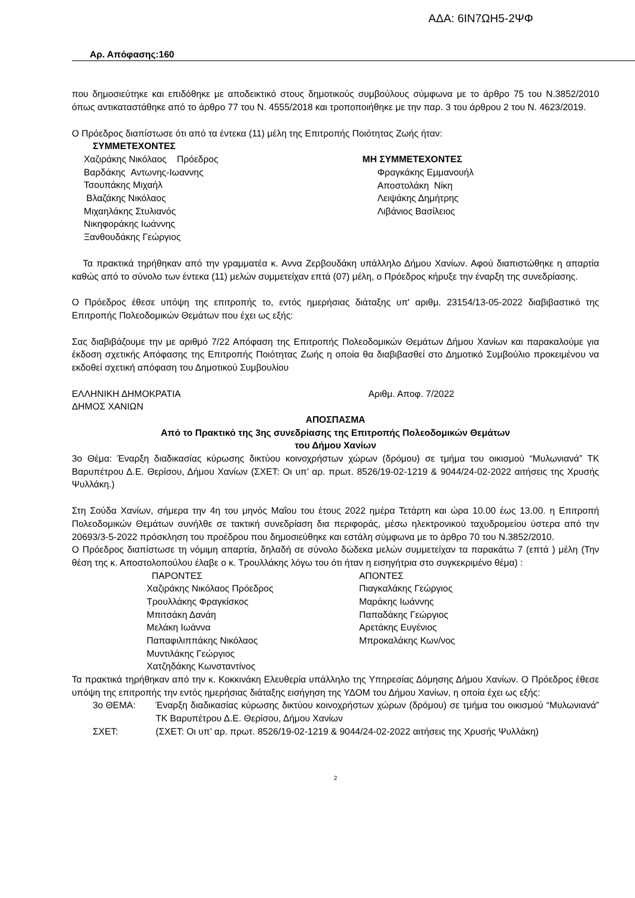ΑΔΑ: 6ΙΝ7ΩΗ5-2ΨΦ
Αρ. Απόφασης:160
που δημοσιεύτηκε και επιδόθηκε με αποδεικτικό στους δημοτικούς συμβούλους σύμφωνα με το άρθρο 75 του Ν.3852/2010 όπως αντικαταστάθηκε από το άρθρο 77 του Ν. 4555/2018 και τροποποιήθηκε με την παρ. 3 του άρθρου 2 του Ν. 4623/2019.
Ο Πρόεδρος διαπίστωσε ότι από τα έντεκα (11) μέλη της Επιτροπής Ποιότητας Ζωής ήταν:
ΣΥΜΜΕΤΕΧΟΝΤΕΣ
Χαζιράκης Νικόλαος Πρόεδρος
Βαρδάκης Αντωνης-Ιωαννης
Τσουπάκης Μιχαήλ
Βλαζάκης Νικόλαος
Μιχαηλάκης Στυλιανός
Νικηφοράκης Ιωάννης
Ξανθουδάκης Γεώργιος
ΜΗ ΣΥΜΜΕΤΕΧΟΝΤΕΣ
Φραγκάκης Εμμανουήλ
Αποστολάκη Νίκη
Λειψάκης Δημήτρης
Λιβάνιος Βασίλειος
Τα πρακτικά τηρήθηκαν από την γραμματέα κ. Αννα Ζερβουδάκη υπάλληλο Δήμου Χανίων. Αφού διαπιστώθηκε η απαρτία καθώς από το σύνολο των έντεκα (11) μελών συμμετείχαν επτά (07) μέλη, ο Πρόεδρος κήρυξε την έναρξη της συνεδρίασης.
Ο Πρόεδρος έθεσε υπόψη της επιτροπής το, εντός ημερήσιας διάταξης υπ' αριθμ. 23154/13-05-2022 διαβιβαστικό της Επιτροπής Πολεοδομικών Θεμάτων που έχει ως εξής:
Σας διαβιβάζουμε την με αριθμό 7/22 Απόφαση της Επιτροπής Πολεοδομικών Θεμάτων Δήμου Χανίων και παρακαλούμε για έκδοση σχετικής Απόφασης της Επιτροπής Ποιότητας Ζωής η οποία θα διαβιβασθεί στο Δημοτικό Συμβούλιο προκειμένου να εκδοθεί σχετική απόφαση του Δημοτικού Συμβουλίου
ΕΛΛΗΝΙΚΗ ΔΗΜΟΚΡΑΤΙΑ
ΔΗΜΟΣ ΧΑΝΙΩΝ
Αριθμ. Αποφ. 7/2022
ΑΠΟΣΠΑΣΜΑ
Από το Πρακτικό της 3ης συνεδρίασης της Επιτροπής Πολεοδομικών Θεμάτων
του Δήμου Χανίων
3ο Θέμα: Έναρξη διαδικασίας κύρωσης δικτύου κοινοχρήστων χώρων (δρόμου) σε τμήμα του οικισμού “Μυλωνιανά” ΤΚ Βαρυπέτρου Δ.Ε. Θερίσου, Δήμου Χανίων (ΣΧΕΤ: Οι υπ’ αρ. πρωτ. 8526/19-02-1219 & 9044/24-02-2022 αιτήσεις της Χρυσής Ψυλλάκη.)
Στη Σούδα Χανίων, σήμερα την 4η του μηνός Μαΐου του έτους 2022 ημέρα Τετάρτη και ώρα 10.00 έως 13.00. η Επιτροπή Πολεοδομικών Θεμάτων συνήλθε σε τακτική συνεδρίαση δια περιφοράς, μέσω ηλεκτρονικού ταχυδρομείου ύστερα από την 20693/3-5-2022 πρόσκληση του προέδρου που δημοσιεύθηκε και εστάλη σύμφωνα με το άρθρο 70 του Ν.3852/2010.
Ο Πρόεδρος διαπίστωσε τη νόμιμη απαρτία, δηλαδή σε σύνολο δώδεκα μελών συμμετείχαν τα παρακάτω 7 (επτά ) μέλη (Την θέση της κ. Αποστολοπούλου έλαβε ο κ. Τρουλλάκης λόγω του ότι ήταν η εισηγήτρια στο συγκεκριμένο θέμα) :
ΠΑΡΟΝΤΕΣ
Χαζιράκης Νικόλαος Πρόεδρος
Τρουλλάκης Φραγκίσκος
Μπιτσάκη Δανάη
Μελάκη Ιωάννα
Παπαφιλιππάκης Νικόλαος
Μυντιλάκης Γεώργιος
Χατζηδάκης Κωνσταντίνος
ΑΠΟΝΤΕΣ
Πιαγκαλάκης Γεώργιος
Μαράκης Ιωάννης
Παπαδάκης Γεώργιος
Αρετάκης Ευγένιος
Μπροκαλάκης Κων/νος
Τα πρακτικά τηρήθηκαν από την κ. Κοκκινάκη Ελευθερία υπάλληλο της Υπηρεσίας Δόμησης Δήμου Χανίων. Ο Πρόεδρος έθεσε υπόψη της επιτροπής την εντός ημερήσιας διάταξης εισήγηση της ΥΔΟΜ του Δήμου Χανίων, η οποία έχει ως εξής:
3ο ΘΕΜΑ: Έναρξη διαδικασίας κύρωσης δικτύου κοινοχρήστων χώρων (δρόμου) σε τμήμα του οικισμού “Μυλωνιανά” ΤΚ Βαρυπέτρου Δ.Ε. Θερίσου, Δήμου Χανίων
ΣΧΕΤ: (ΣΧΕΤ: Οι υπ’ αρ. πρωτ. 8526/19-02-1219 & 9044/24-02-2022 αιτήσεις της Χρυσής Ψυλλάκη)
2